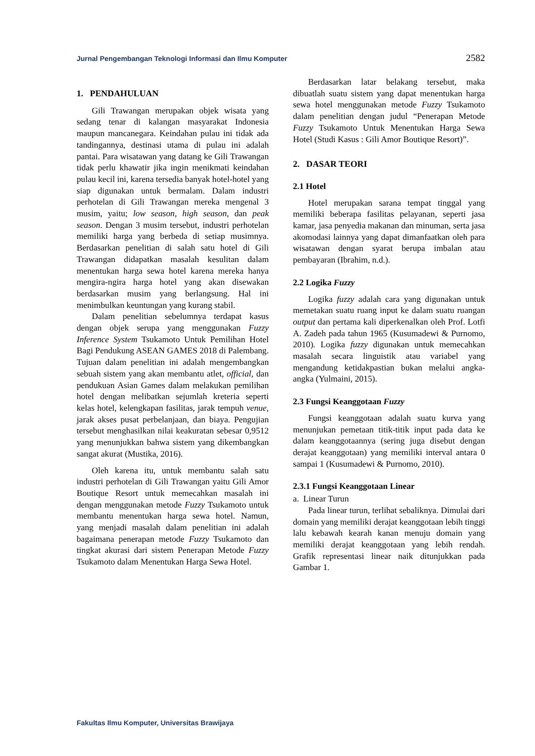Jurnal Pengembangan Teknologi Informasi dan Ilmu Komputer 2582
1. PENDAHULUAN
Gili Trawangan merupakan objek wisata yang sedang tenar di kalangan masyarakat Indonesia maupun mancanegara. Keindahan pulau ini tidak ada tandingannya, destinasi utama di pulau ini adalah pantai. Para wisatawan yang datang ke Gili Trawangan tidak perlu khawatir jika ingin menikmati keindahan pulau kecil ini, karena tersedia banyak hotel-hotel yang siap digunakan untuk bermalam. Dalam industri perhotelan di Gili Trawangan mereka mengenal 3 musim, yaitu; low season, high season, dan peak season. Dengan 3 musim tersebut, industri perhotelan memiliki harga yang berbeda di setiap musimnya. Berdasarkan penelitian di salah satu hotel di Gili Trawangan didapatkan masalah kesulitan dalam menentukan harga sewa hotel karena mereka hanya mengira-ngira harga hotel yang akan disewakan berdasarkan musim yang berlangsung. Hal ini menimbulkan keuntungan yang kurang stabil.
Dalam penelitian sebelumnya terdapat kasus dengan objek serupa yang menggunakan Fuzzy Inference System Tsukamoto Untuk Pemilihan Hotel Bagi Pendukung ASEAN GAMES 2018 di Palembang. Tujuan dalam penelitian ini adalah mengembangkan sebuah sistem yang akan membantu atlet, official, dan pendukuan Asian Games dalam melakukan pemilihan hotel dengan melibatkan sejumlah kreteria seperti kelas hotel, kelengkapan fasilitas, jarak tempuh venue, jarak akses pusat perbelanjaan, dan biaya. Pengujian tersebut menghasilkan nilai keakuratan sebesar 0,9512 yang menunjukkan bahwa sistem yang dikembangkan sangat akurat (Mustika, 2016).
Oleh karena itu, untuk membantu salah satu industri perhotelan di Gili Trawangan yaitu Gili Amor Boutique Resort untuk memecahkan masalah ini dengan menggunakan metode Fuzzy Tsukamoto untuk membantu menentukan harga sewa hotel. Namun, yang menjadi masalah dalam penelitian ini adalah bagaimana penerapan metode Fuzzy Tsukamoto dan tingkat akurasi dari sistem Penerapan Metode Fuzzy Tsukamoto dalam Menentukan Harga Sewa Hotel.
Berdasarkan latar belakang tersebut, maka dibuatlah suatu sistem yang dapat menentukan harga sewa hotel menggunakan metode Fuzzy Tsukamoto dalam penelitian dengan judul “Penerapan Metode Fuzzy Tsukamoto Untuk Menentukan Harga Sewa Hotel (Studi Kasus : Gili Amor Boutique Resort)”.
2. DASAR TEORI
2.1 Hotel
Hotel merupakan sarana tempat tinggal yang memiliki beberapa fasilitas pelayanan, seperti jasa kamar, jasa penyedia makanan dan minuman, serta jasa akomodasi lainnya yang dapat dimanfaatkan oleh para wisatawan dengan syarat berupa imbalan atau pembayaran (Ibrahim, n.d.).
2.2 Logika Fuzzy
Logika fuzzy adalah cara yang digunakan untuk memetakan suatu ruang input ke dalam suatu ruangan output dan pertama kali diperkenalkan oleh Prof. Lotfi A. Zadeh pada tahun 1965 (Kusumadewi & Purnomo, 2010). Logika fuzzy digunakan untuk memecahkan masalah secara linguistik atau variabel yang mengandung ketidakpastian bukan melalui angka-angka (Yulmaini, 2015).
2.3 Fungsi Keanggotaan Fuzzy
Fungsi keanggotaan adalah suatu kurva yang menunjukan pemetaan titik-titik input pada data ke dalam keanggotaannya (sering juga disebut dengan derajat keanggotaan) yang memiliki interval antara 0 sampai 1 (Kusumadewi & Purnomo, 2010).
2.3.1 Fungsi Keanggotaan Linear
a. Linear Turun
Pada linear turun, terlihat sebaliknya. Dimulai dari domain yang memiliki derajat keanggotaan lebih tinggi lalu kebawah kearah kanan menuju domain yang memiliki derajat keanggotaan yang lebih rendah. Grafik representasi linear naik ditunjukkan pada Gambar 1.
Fakultas Ilmu Komputer, Universitas Brawijaya